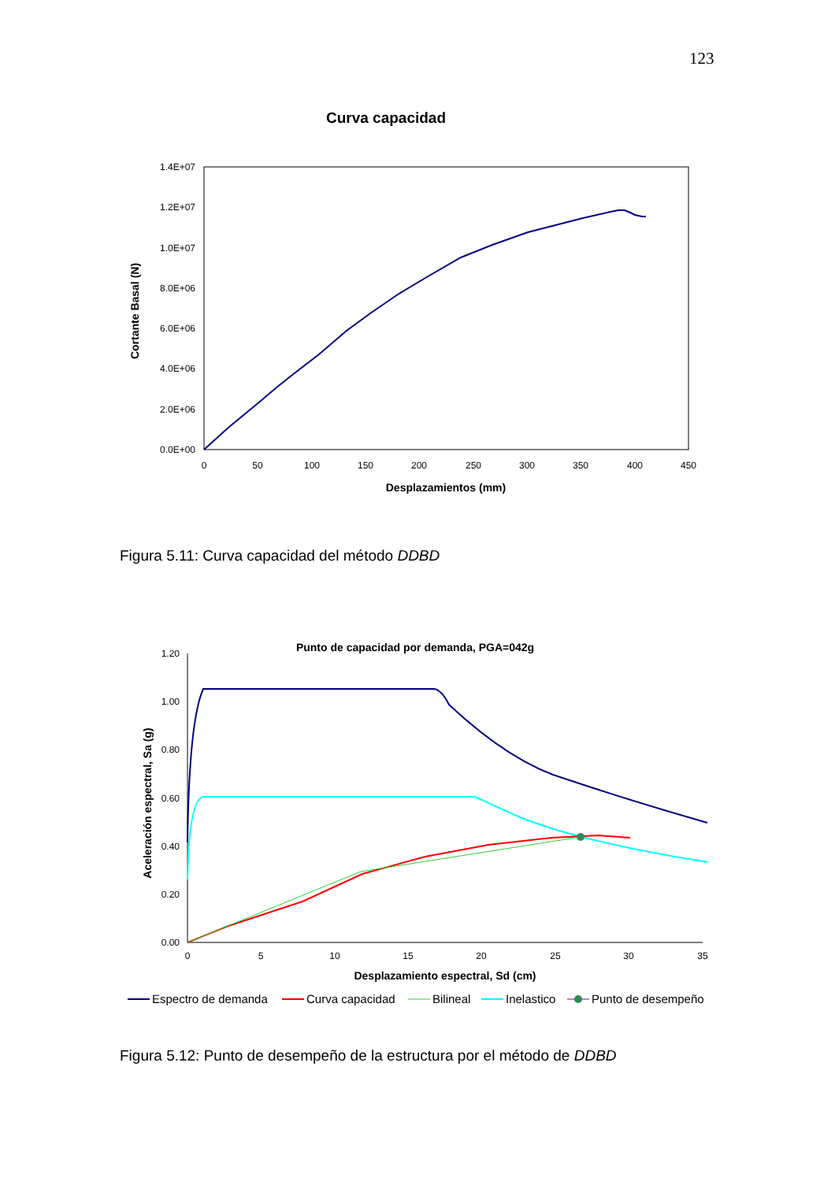123
Curva capacidad
1.4E+07
1.2E+07
1.0E+07
8.0E+06
6.0E+06
4.0E+06
2.0E+06
0.0E+00
0
50
100
150
200
250
300
350
400
450
Desplazamientos (mm)
Cortante Basal (N)
Figura 5.11: Curva capacidad del método DDBD
Punto de capacidad por demanda, PGA=042g
1.20
1.00
0.80
0.60
0.40
0.20
0.00
0
5
10
15
20
25
30
35
Desplazamiento espectral, Sd (cm)
Aceleración espectral, Sa (g)
Espectro de demanda
Curva capacidad
Bilineal
Inelastico
Punto de desempeño
Figura 5.12: Punto de desempeño de la estructura por el método de DDBD